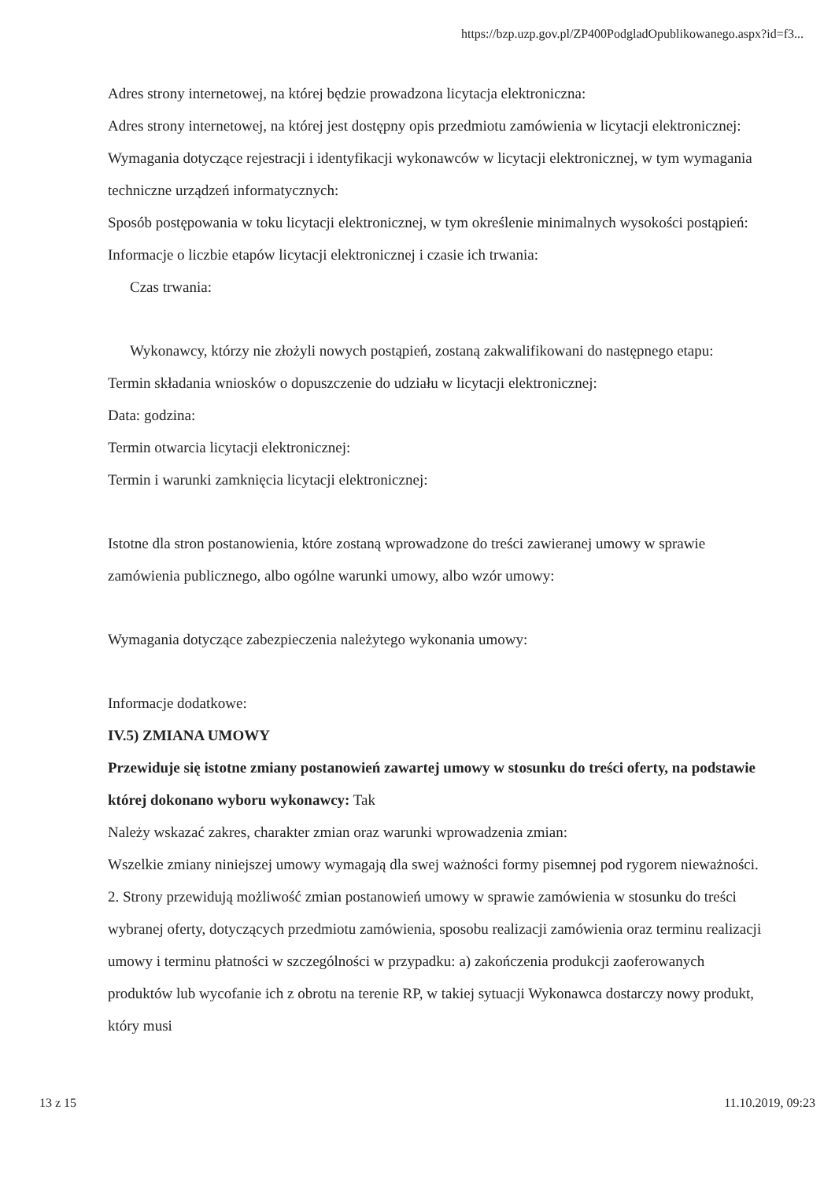https://bzp.uzp.gov.pl/ZP400PodgladOpublikowanego.aspx?id=f3...
Adres strony internetowej, na której będzie prowadzona licytacja elektroniczna:
Adres strony internetowej, na której jest dostępny opis przedmiotu zamówienia w licytacji elektronicznej:
Wymagania dotyczące rejestracji i identyfikacji wykonawców w licytacji elektronicznej, w tym wymagania techniczne urządzeń informatycznych:
Sposób postępowania w toku licytacji elektronicznej, w tym określenie minimalnych wysokości postąpień:
Informacje o liczbie etapów licytacji elektronicznej i czasie ich trwania:
Czas trwania:
Wykonawcy, którzy nie złożyli nowych postąpień, zostaną zakwalifikowani do następnego etapu:
Termin składania wniosków o dopuszczenie do udziału w licytacji elektronicznej:
Data: godzina:
Termin otwarcia licytacji elektronicznej:
Termin i warunki zamknięcia licytacji elektronicznej:
Istotne dla stron postanowienia, które zostaną wprowadzone do treści zawieranej umowy w sprawie zamówienia publicznego, albo ogólne warunki umowy, albo wzór umowy:
Wymagania dotyczące zabezpieczenia należytego wykonania umowy:
Informacje dodatkowe:
IV.5) ZMIANA UMOWY
Przewiduje się istotne zmiany postanowień zawartej umowy w stosunku do treści oferty, na podstawie której dokonano wyboru wykonawcy: Tak
Należy wskazać zakres, charakter zmian oraz warunki wprowadzenia zmian:
Wszelkie zmiany niniejszej umowy wymagają dla swej ważności formy pisemnej pod rygorem nieważności. 2. Strony przewidują możliwość zmian postanowień umowy w sprawie zamówienia w stosunku do treści wybranej oferty, dotyczących przedmiotu zamówienia, sposobu realizacji zamówienia oraz terminu realizacji umowy i terminu płatności w szczególności w przypadku: a) zakończenia produkcji zaoferowanych produktów lub wycofanie ich z obrotu na terenie RP, w takiej sytuacji Wykonawca dostarczy nowy produkt, który musi
13 z 15 11.10.2019, 09:23